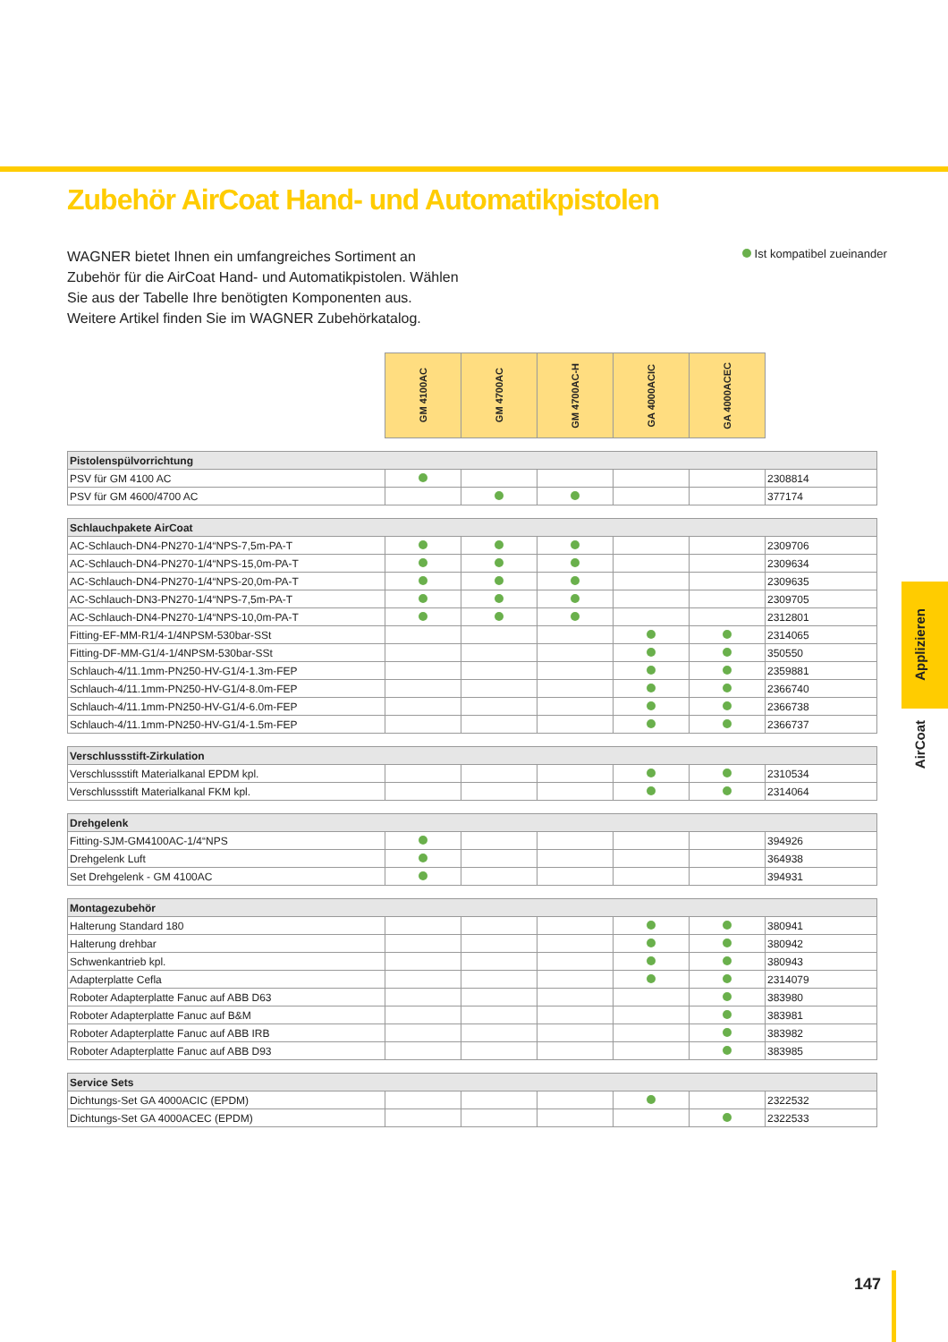Zubehör AirCoat Hand- und Automatikpistolen
WAGNER bietet Ihnen ein umfangreiches Sortiment an Zubehör für die AirCoat Hand- und Automatikpistolen. Wählen Sie aus der Tabelle Ihre benötigten Komponenten aus. Weitere Artikel finden Sie im WAGNER Zubehörkatalog.
Ist kompatibel zueinander
| | GM 4100AC | GM 4700AC | GM 4700AC-H | GA 4000ACIC | GA 4000ACEC | |
| --- | --- | --- | --- | --- | --- | --- |
| Pistolenspülvorrichtung | | | | | | |
| PSV für GM 4100 AC | | | | | | 2308814 |
| PSV für GM 4600/4700 AC | | | | | | 377174 |
| Schlauchpakete AirCoat | | | | | | |
| AC-Schlauch-DN4-PN270-1/4“NPS-7,5m-PA-T | | | | | | 2309706 |
| AC-Schlauch-DN4-PN270-1/4“NPS-15,0m-PA-T | | | | | | 2309634 |
| AC-Schlauch-DN4-PN270-1/4“NPS-20,0m-PA-T | | | | | | 2309635 |
| AC-Schlauch-DN3-PN270-1/4“NPS-7,5m-PA-T | | | | | | 2309705 |
| AC-Schlauch-DN4-PN270-1/4“NPS-10,0m-PA-T | | | | | | 2312801 |
| Fitting-EF-MM-R1/4-1/4NPSM-530bar-SSt | | | | | | 2314065 |
| Fitting-DF-MM-G1/4-1/4NPSM-530bar-SSt | | | | | | 350550 |
| Schlauch-4/11.1mm-PN250-HV-G1/4-1.3m-FEP | | | | | | 2359881 |
| Schlauch-4/11.1mm-PN250-HV-G1/4-8.0m-FEP | | | | | | 2366740 |
| Schlauch-4/11.1mm-PN250-HV-G1/4-6.0m-FEP | | | | | | 2366738 |
| Schlauch-4/11.1mm-PN250-HV-G1/4-1.5m-FEP | | | | | | 2366737 |
| Verschlussstift-Zirkulation | | | | | | |
| Verschlussstift Materialkanal EPDM kpl. | | | | | | 2310534 |
| Verschlussstift Materialkanal FKM kpl. | | | | | | 2314064 |
| Drehgelenk | | | | | | |
| Fitting-SJM-GM4100AC-1/4“NPS | | | | | | 394926 |
| Drehgelenk Luft | | | | | | 364938 |
| Set Drehgelenk - GM 4100AC | | | | | | 394931 |
| Montagezubehör | | | | | | |
| Halterung Standard 180 | | | | | | 380941 |
| Halterung drehbar | | | | | | 380942 |
| Schwenkantrieb kpl. | | | | | | 380943 |
| Adapterplatte Cefla | | | | | | 2314079 |
| Roboter Adapterplatte Fanuc auf ABB D63 | | | | | | 383980 |
| Roboter Adapterplatte Fanuc auf B&M | | | | | | 383981 |
| Roboter Adapterplatte Fanuc auf ABB IRB | | | | | | 383982 |
| Roboter Adapterplatte Fanuc auf ABB D93 | | | | | | 383985 |
| Service Sets | | | | | | |
| Dichtungs-Set GA 4000ACIC (EPDM) | | | | | | 2322532 |
| Dichtungs-Set GA 4000ACEC (EPDM) | | | | | | 2322533 |
Applizieren
AirCoat
147